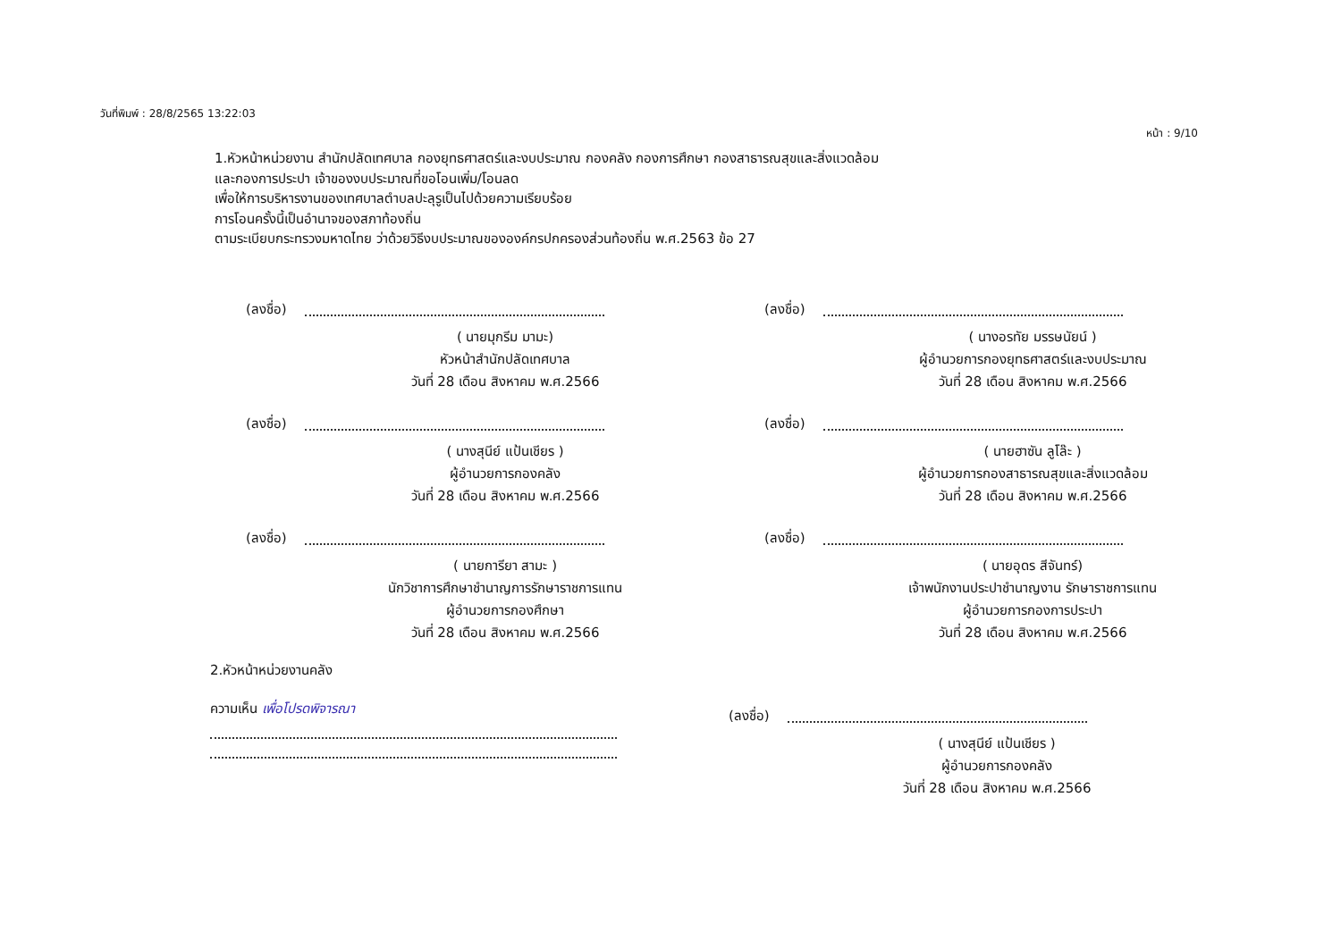วันที่พิมพ์ : 28/8/2565 13:22:03
หน้า : 9/10
1.หัวหน้าหน่วยงาน สำนักปลัดเทศบาล กองยุทธศาสตร์และงบประมาณ กองคลัง กองการศึกษา กองสาธารณสุขและสิ่งแวดล้อม
และกองการประปา เจ้าของงบประมาณที่ขอโอนเพิ่ม/โอนลด
เพื่อให้การบริหารงานของเทศบาลตำบลปะลุรูเป็นไปด้วยความเรียบร้อย
การโอนครั้งนี้เป็นอำนาจของสภาท้องถิ่น
ตามระเบียบกระทรวงมหาดไทย ว่าด้วยวิธีงบประมาณขององค์กรปกครองส่วนท้องถิ่น พ.ศ.2563 ข้อ 27
(ลงชื่อ)
( นายมุกรีม มามะ)
หัวหน้าสำนักปลัดเทศบาล
วันที่ 28 เดือน สิงหาคม พ.ศ.2566
(ลงชื่อ)
( นางอรทัย มรรษนัยน์ )
ผู้อำนวยการกองยุทธศาสตร์และงบประมาณ
วันที่ 28 เดือน สิงหาคม พ.ศ.2566
(ลงชื่อ)
( นางสุนีย์ แป้นเชียร )
ผู้อำนวยการกองคลัง
วันที่ 28 เดือน สิงหาคม พ.ศ.2566
(ลงชื่อ)
( นายฮาซัน ลูโล๊ะ )
ผู้อำนวยการกองสาธารณสุขและสิ่งแวดล้อม
วันที่ 28 เดือน สิงหาคม พ.ศ.2566
(ลงชื่อ)
( นายการียา สามะ )
นักวิชาการศึกษาชำนาญการรักษาราชการแทน
ผู้อำนวยการกองศึกษา
วันที่ 28 เดือน สิงหาคม พ.ศ.2566
(ลงชื่อ)
( นายอุดร สีจันทร์)
เจ้าพนักงานประปาชำนาญงาน รักษาราชการแทน
ผู้อำนวยการกองการประปา
วันที่ 28 เดือน สิงหาคม พ.ศ.2566
2.หัวหน้าหน่วยงานคลัง
ความเห็น เพื่อโปรดพิจารณา
(ลงชื่อ)
( นางสุนีย์ แป้นเชียร )
ผู้อำนวยการกองคลัง
วันที่ 28 เดือน สิงหาคม พ.ศ.2566